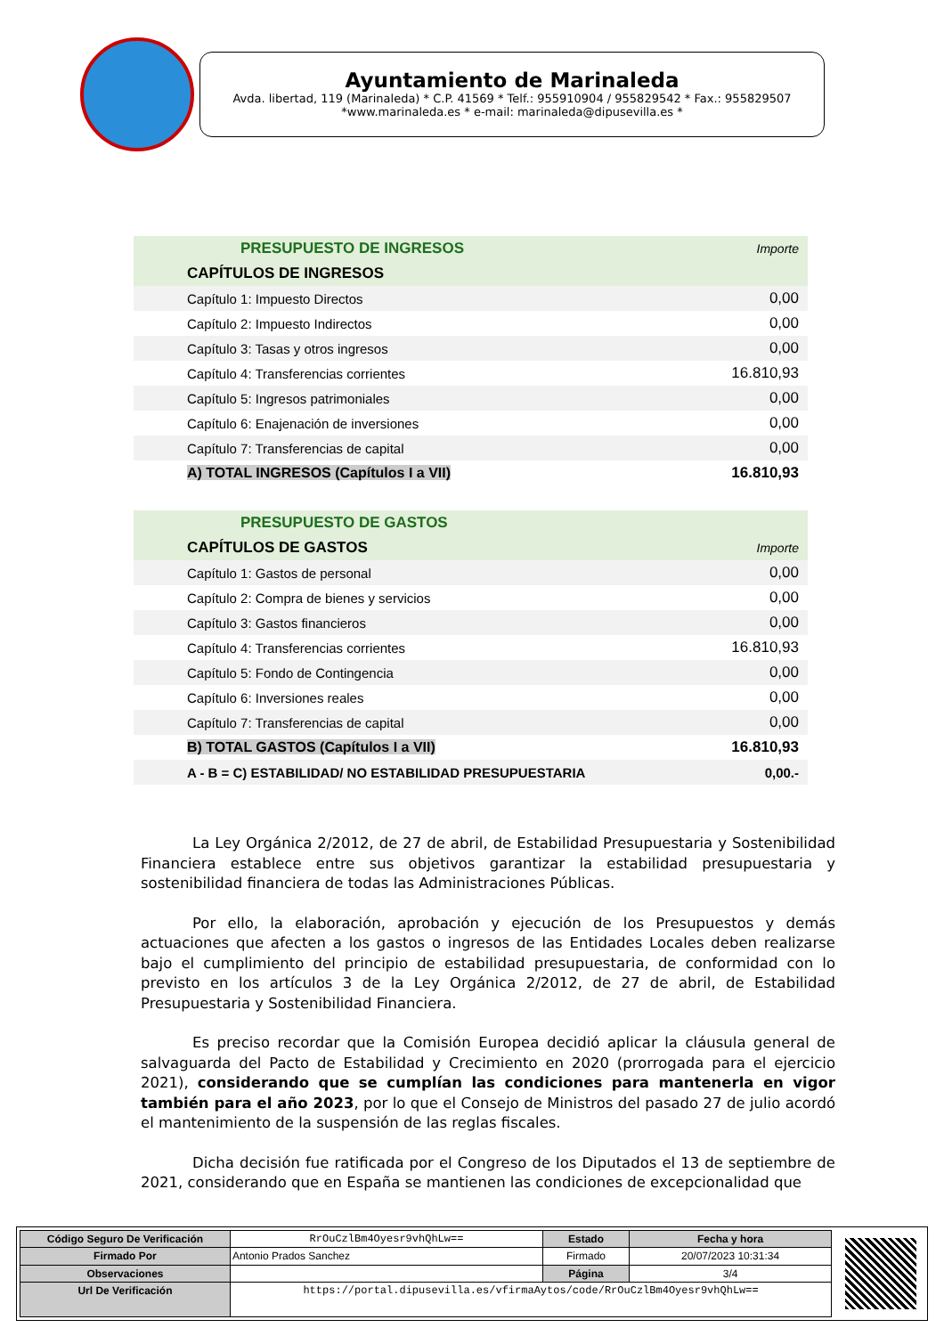Ayuntamiento de Marinaleda
Avda. libertad, 119 (Marinaleda) * C.P. 41569 * Telf.: 955910904 / 955829542 * Fax.: 955829507
*www.marinaleda.es * e-mail: marinaleda@dipusevilla.es *
| PRESUPUESTO DE INGRESOS | Importe |
| CAPÍTULOS DE INGRESOS | |
| Capítulo 1: Impuesto Directos | 0,00 |
| Capítulo 2: Impuesto Indirectos | 0,00 |
| Capítulo 3: Tasas y otros ingresos | 0,00 |
| Capítulo 4: Transferencias corrientes | 16.810,93 |
| Capítulo 5: Ingresos patrimoniales | 0,00 |
| Capítulo 6: Enajenación de inversiones | 0,00 |
| Capítulo 7: Transferencias de capital | 0,00 |
| A) TOTAL INGRESOS (Capítulos I a VII) | 16.810,93 |
| PRESUPUESTO DE GASTOS | |
| CAPÍTULOS DE GASTOS | Importe |
| Capítulo 1: Gastos de personal | 0,00 |
| Capítulo 2: Compra de bienes y servicios | 0,00 |
| Capítulo 3: Gastos financieros | 0,00 |
| Capítulo 4: Transferencias corrientes | 16.810,93 |
| Capítulo 5: Fondo de Contingencia | 0,00 |
| Capítulo 6: Inversiones reales | 0,00 |
| Capítulo 7: Transferencias de capital | 0,00 |
| B) TOTAL GASTOS (Capítulos I a VII) | 16.810,93 |
| A - B = C) ESTABILIDAD/ NO ESTABILIDAD PRESUPUESTARIA | 0,00.- |
La Ley Orgánica 2/2012, de 27 de abril, de Estabilidad Presupuestaria y Sostenibilidad Financiera establece entre sus objetivos garantizar la estabilidad presupuestaria y sostenibilidad financiera de todas las Administraciones Públicas.
Por ello, la elaboración, aprobación y ejecución de los Presupuestos y demás actuaciones que afecten a los gastos o ingresos de las Entidades Locales deben realizarse bajo el cumplimiento del principio de estabilidad presupuestaria, de conformidad con lo previsto en los artículos 3 de la Ley Orgánica 2/2012, de 27 de abril, de Estabilidad Presupuestaria y Sostenibilidad Financiera.
Es preciso recordar que la Comisión Europea decidió aplicar la cláusula general de salvaguarda del Pacto de Estabilidad y Crecimiento en 2020 (prorrogada para el ejercicio 2021), considerando que se cumplían las condiciones para mantenerla en vigor también para el año 2023, por lo que el Consejo de Ministros del pasado 27 de julio acordó el mantenimiento de la suspensión de las reglas fiscales.
Dicha decisión fue ratificada por el Congreso de los Diputados el 13 de septiembre de 2021, considerando que en España se mantienen las condiciones de excepcionalidad que
| Código Seguro De Verificación | RrOuCzlBm4Oyesr9vhQhLw== | Estado | Fecha y hora |
| Firmado Por | Antonio Prados Sanchez | Firmado | 20/07/2023 10:31:34 |
| Observaciones | | Página | 3/4 |
| Url De Verificación | https://portal.dipusevilla.es/vfirmaAytos/code/RrOuCzlBm4Oyesr9vhQhLw== | | |